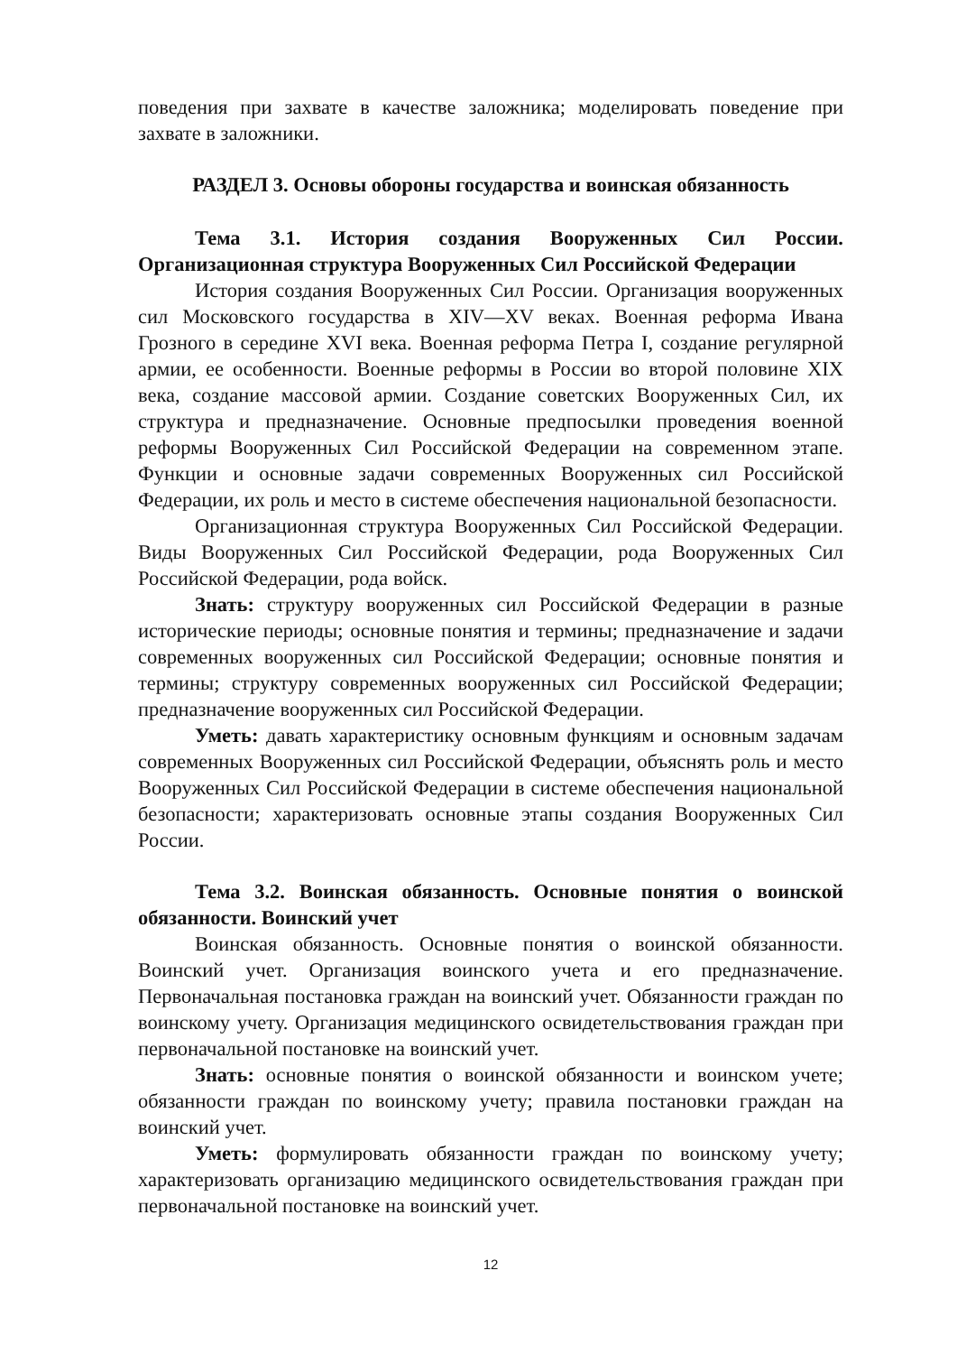поведения при захвате в качестве заложника; моделировать поведение при захвате в заложники.
РАЗДЕЛ 3. Основы обороны государства и воинская обязанность
Тема 3.1. История создания Вооруженных Сил России. Организационная структура Вооруженных Сил Российской Федерации
История создания Вооруженных Сил России. Организация вооруженных сил Московского государства в XIV—XV веках. Военная реформа Ивана Грозного в середине XVI века. Военная реформа Петра I, создание регулярной армии, ее особенности. Военные реформы в России во второй половине XIX века, создание массовой армии. Создание советских Вооруженных Сил, их структура и предназначение. Основные предпосылки проведения военной реформы Вооруженных Сил Российской Федерации на современном этапе. Функции и основные задачи современных Вооруженных сил Российской Федерации, их роль и место в системе обеспечения национальной безопасности.
Организационная структура Вооруженных Сил Российской Федерации. Виды Вооруженных Сил Российской Федерации, рода Вооруженных Сил Российской Федерации, рода войск.
Знать: структуру вооруженных сил Российской Федерации в разные исторические периоды; основные понятия и термины; предназначение и задачи современных вооруженных сил Российской Федерации; основные понятия и термины; структуру современных вооруженных сил Российской Федерации; предназначение вооруженных сил Российской Федерации.
Уметь: давать характеристику основным функциям и основным задачам современных Вооруженных сил Российской Федерации, объяснять роль и место Вооруженных Сил Российской Федерации в системе обеспечения национальной безопасности; характеризовать основные этапы создания Вооруженных Сил России.
Тема 3.2. Воинская обязанность. Основные понятия о воинской обязанности. Воинский учет
Воинская обязанность. Основные понятия о воинской обязанности. Воинский учет. Организация воинского учета и его предназначение. Первоначальная постановка граждан на воинский учет. Обязанности граждан по воинскому учету. Организация медицинского освидетельствования граждан при первоначальной постановке на воинский учет.
Знать: основные понятия о воинской обязанности и воинском учете; обязанности граждан по воинскому учету; правила постановки граждан на воинский учет.
Уметь: формулировать обязанности граждан по воинскому учету; характеризовать организацию медицинского освидетельствования граждан при первоначальной постановке на воинский учет.
12